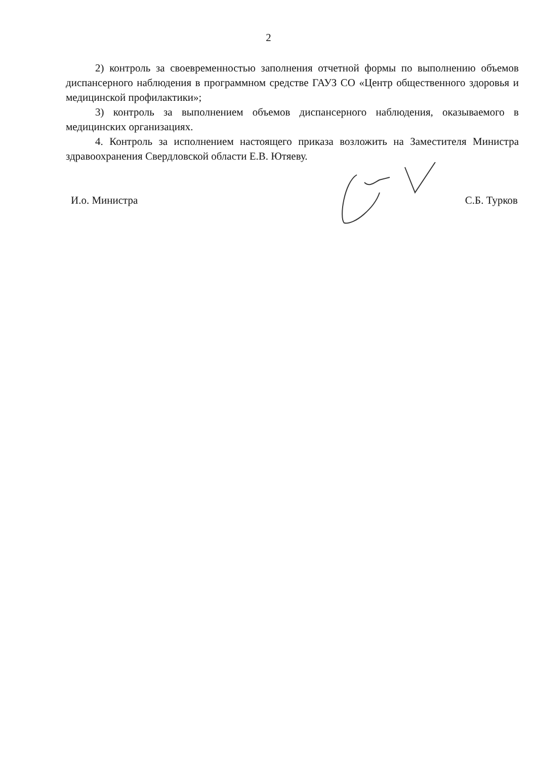2
2) контроль за своевременностью заполнения отчетной формы по выполнению объемов диспансерного наблюдения в программном средстве ГАУЗ СО «Центр общественного здоровья и медицинской профилактики»;
3) контроль за выполнением объемов диспансерного наблюдения, оказываемого в медицинских организациях.
4. Контроль за исполнением настоящего приказа возложить на Заместителя Министра здравоохранения Свердловской области Е.В. Ютяеву.
И.о. Министра С.Б. Турков